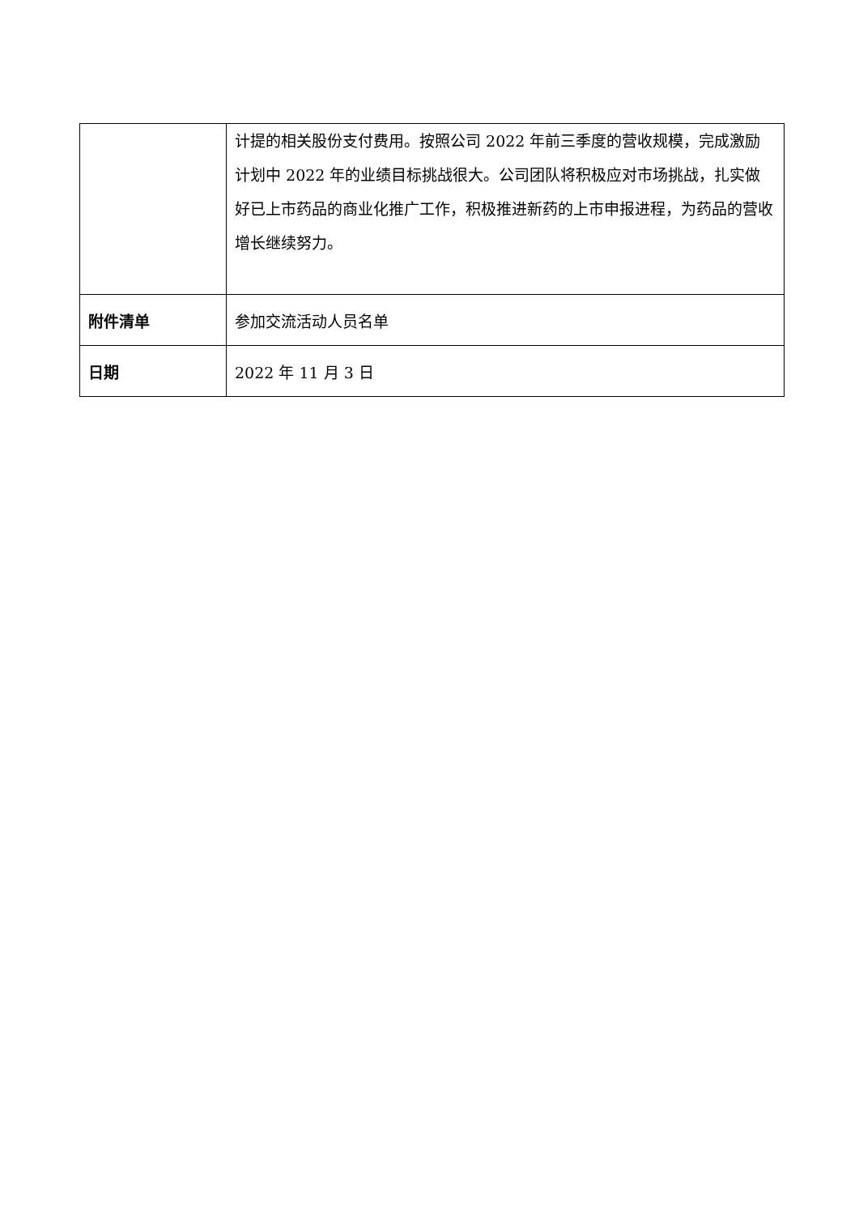| | 计提的相关股份支付费用。按照公司 2022 年前三季度的营收规模，完成激励计划中 2022 年的业绩目标挑战很大。公司团队将积极应对市场挑战，扎实做好已上市药品的商业化推广工作，积极推进新药的上市申报进程，为药品的营收增长继续努力。 |
| 附件清单 | 参加交流活动人员名单 |
| 日期 | 2022 年 11 月 3 日 |